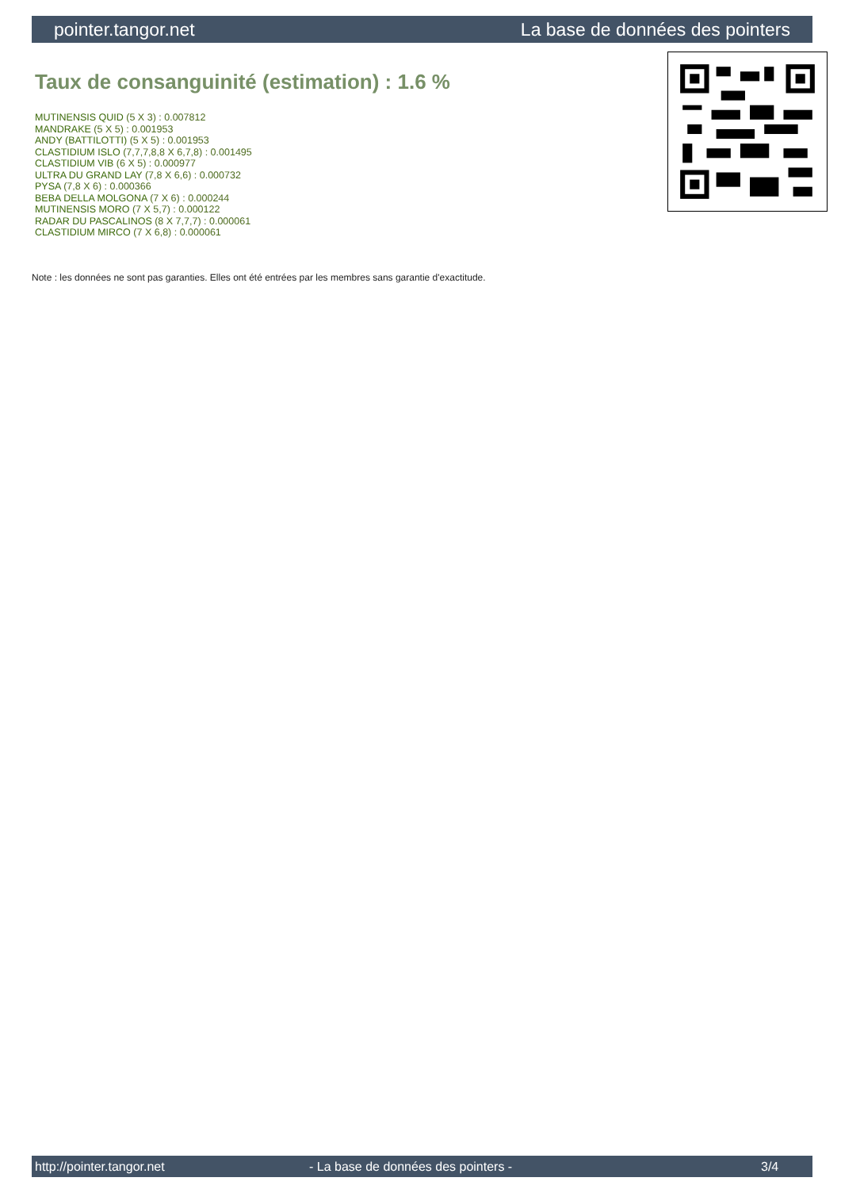pointer.tangor.net La base de données des pointers
Taux de consanguinité (estimation) : 1.6 %
MUTINENSIS QUID (5 X 3) : 0.007812
MANDRAKE (5 X 5) : 0.001953
ANDY (BATTILOTTI) (5 X 5) : 0.001953
CLASTIDIUM ISLO (7,7,7,8,8 X 6,7,8) : 0.001495
CLASTIDIUM VIB (6 X 5) : 0.000977
ULTRA DU GRAND LAY (7,8 X 6,6) : 0.000732
PYSA (7,8 X 6) : 0.000366
BEBA DELLA MOLGONA (7 X 6) : 0.000244
MUTINENSIS MORO (7 X 5,7) : 0.000122
RADAR DU PASCALINOS (8 X 7,7,7) : 0.000061
CLASTIDIUM MIRCO (7 X 6,8) : 0.000061
Note : les données ne sont pas garanties. Elles ont été entrées par les membres sans garantie d'exactitude.
http://pointer.tangor.net - La base de données des pointers - 3/4